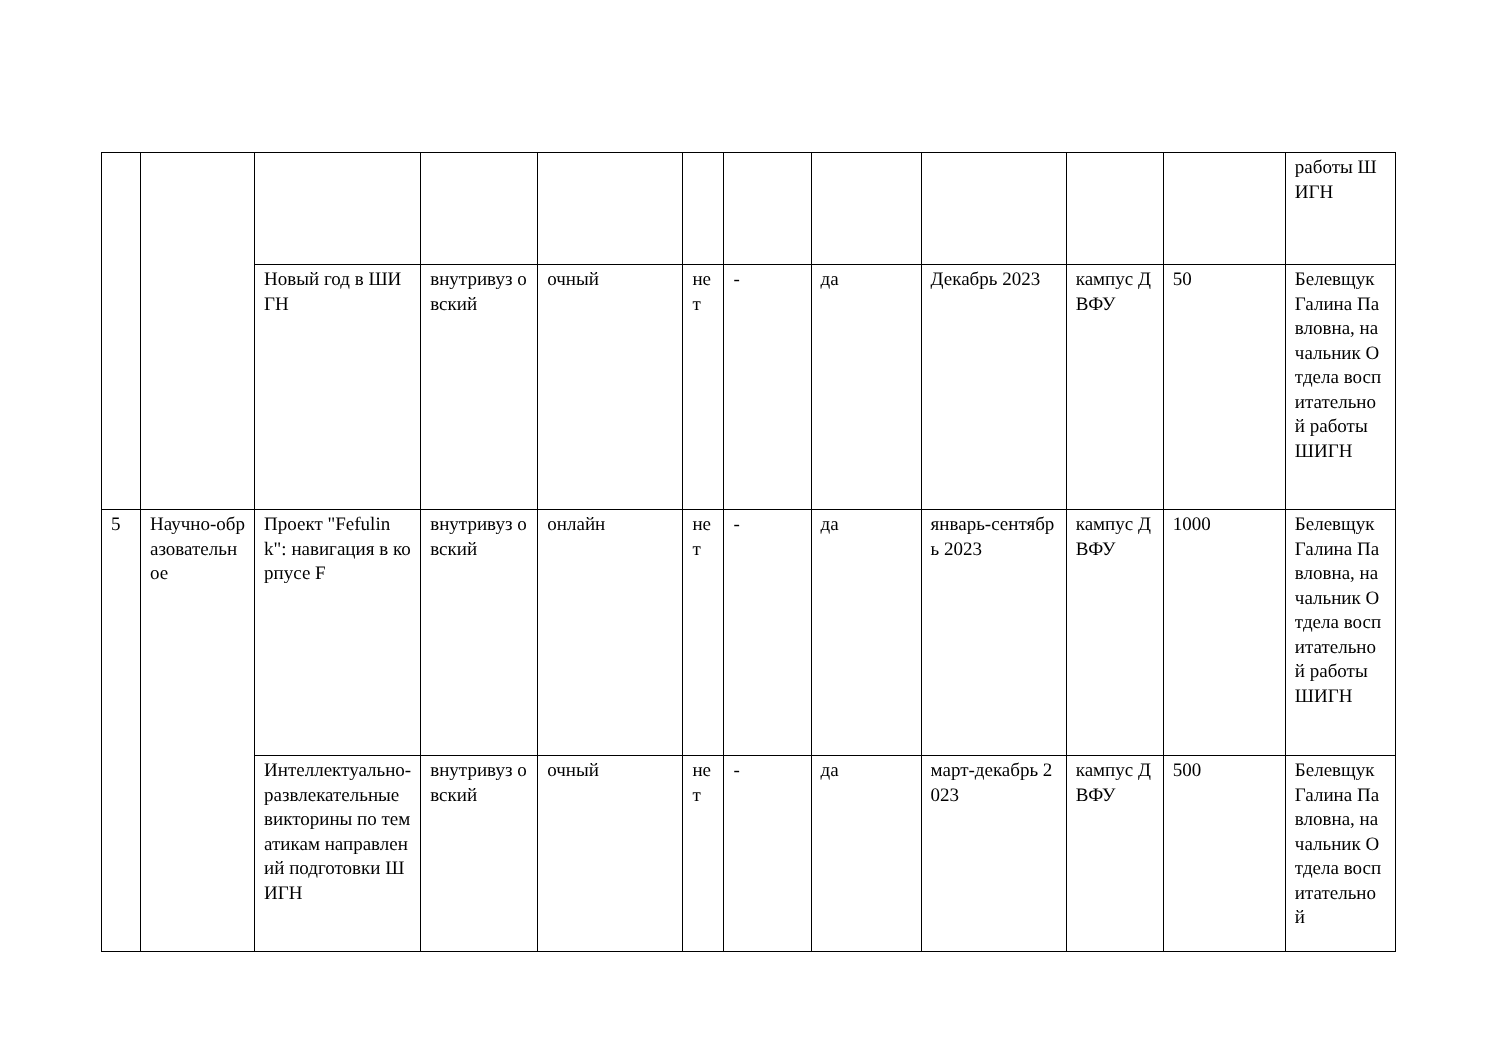| | | | | | | | | | | | работы ШИГН |
| | | Новый год в ШИГН | внутривуз овский | очный | нет | - | да | Декабрь 2023 | кампус ДВФУ | 50 | Белевщук Галина Павловна, начальник Отдела воспитательной работы ШИГН |
| 5 | Научно-образовательное | Проект "Fefulink": навигация в корпусе F | внутривуз овский | онлайн | нет | - | да | январь-сентябрь 2023 | кампус ДВФУ | 1000 | Белевщук Галина Павловна, начальник Отдела воспитательной работы ШИГН |
| | | Интеллектуально-развлекательные викторины по тематикам направлений подготовки ШИГН | внутривуз овский | очный | нет | - | да | март-декабрь 2023 | кампус ДВФУ | 500 | Белевщук Галина Павловна, начальник Отдела воспитательной |